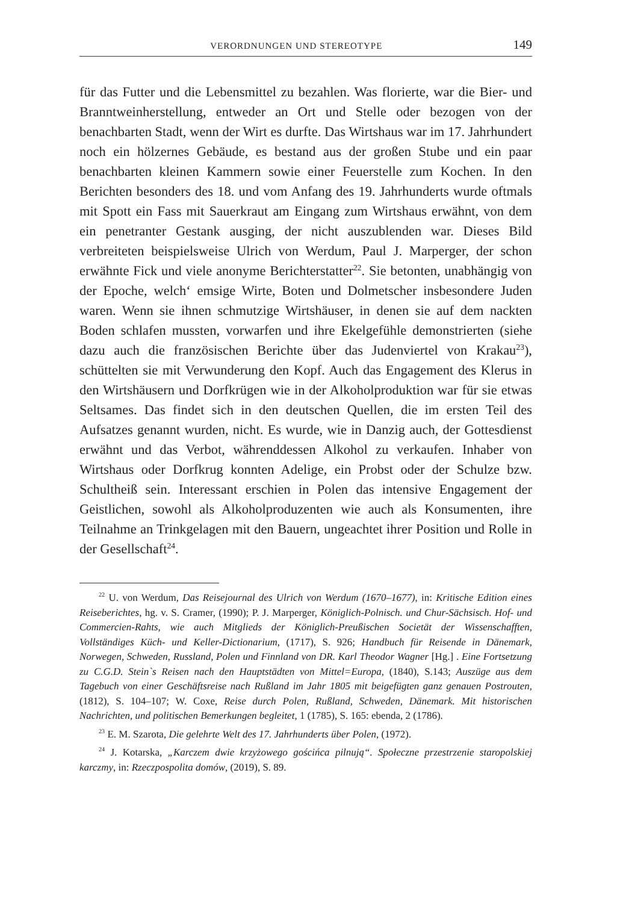VERORDNUNGEN UND STEREOTYPE 149
für das Futter und die Lebensmittel zu bezahlen. Was florierte, war die Bier- und Branntweinherstellung, entweder an Ort und Stelle oder bezogen von der benachbarten Stadt, wenn der Wirt es durfte. Das Wirtshaus war im 17. Jahrhundert noch ein hölzernes Gebäude, es bestand aus der großen Stube und ein paar benachbarten kleinen Kammern sowie einer Feuerstelle zum Kochen. In den Berichten besonders des 18. und vom Anfang des 19. Jahrhunderts wurde oftmals mit Spott ein Fass mit Sauerkraut am Eingang zum Wirtshaus erwähnt, von dem ein penetranter Gestank ausging, der nicht auszublenden war. Dieses Bild verbreiteten beispielsweise Ulrich von Werdum, Paul J. Marperger, der schon erwähnte Fick und viele anonyme Berichterstatter<sup>22</sup>. Sie betonten, unabhängig von der Epoche, welch‘ emsige Wirte, Boten und Dolmetscher insbesondere Juden waren. Wenn sie ihnen schmutzige Wirtshäuser, in denen sie auf dem nackten Boden schlafen mussten, vorwarfen und ihre Ekelgefühle demonstrierten (siehe dazu auch die französischen Berichte über das Judenviertel von Krakau<sup>23</sup>), schüttelten sie mit Verwunderung den Kopf. Auch das Engagement des Klerus in den Wirtshäusern und Dorfkrügen wie in der Alkoholproduktion war für sie etwas Seltsames. Das findet sich in den deutschen Quellen, die im ersten Teil des Aufsatzes genannt wurden, nicht. Es wurde, wie in Danzig auch, der Gottesdienst erwähnt und das Verbot, währenddessen Alkohol zu verkaufen. Inhaber von Wirtshaus oder Dorfkrug konnten Adelige, ein Probst oder der Schulze bzw. Schultheiß sein. Interessant erschien in Polen das intensive Engagement der Geistlichen, sowohl als Alkoholproduzenten wie auch als Konsumenten, ihre Teilnahme an Trinkgelagen mit den Bauern, ungeachtet ihrer Position und Rolle in der Gesellschaft<sup>24</sup>.
<sup>22</sup> U. von Werdum, Das Reisejournal des Ulrich von Werdum (1670–1677), in: Kritische Edition eines Reiseberichtes, hg. v. S. Cramer, (1990); P. J. Marperger, Königlich-Polnisch. und Chur-Sächsisch. Hof- und Commercien-Rahts, wie auch Mitglieds der Königlich-Preußischen Societät der Wissenschafften, Vollständiges Küch- und Keller-Dictionarium, (1717), S. 926; Handbuch für Reisende in Dänemark, Norwegen, Schweden, Russland, Polen und Finnland von DR. Karl Theodor Wagner [Hg.] . Eine Fortsetzung zu C.G.D. Stein`s Reisen nach den Hauptstädten von Mittel=Europa, (1840), S.143; Auszüge aus dem Tagebuch von einer Geschäftsreise nach Rußland im Jahr 1805 mit beigefügten ganz genauen Postrouten, (1812), S. 104–107; W. Coxe, Reise durch Polen, Rußland, Schweden, Dänemark. Mit historischen Nachrichten, und politischen Bemerkungen begleitet, 1 (1785), S. 165: ebenda, 2 (1786).
<sup>23</sup> E. M. Szarota, Die gelehrte Welt des 17. Jahrhunderts über Polen, (1972).
<sup>24</sup> J. Kotarska, „Karczem dwie krzyżowego gościńca pilnują“. Społeczne przestrzenie staropolskiej karczmy, in: Rzeczpospolita domów, (2019), S. 89.